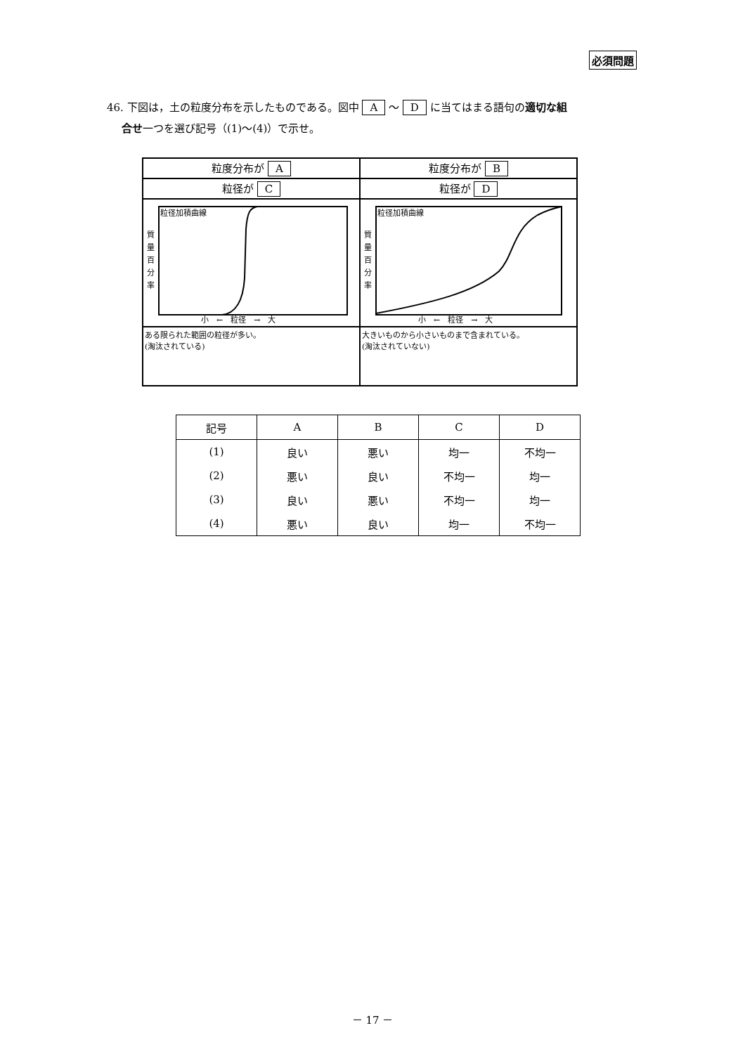必須問題
46. 下図は，土の粒度分布を示したものである。図中 A ～ D に当てはまる語句の適切な組
合せ一つを選び記号（(1)～(4)）で示せ。
| 粒度分布が A | 粒度分布が B |
| 粒径が C | 粒径が D |
| 粒径加積曲線 質 量 百 分 率 小 ← 粒径 → 大 | 粒径加積曲線 質 量 百 分 率 小 ← 粒径 → 大 |
| ある限られた範囲の粒径が多い。 (淘汰されている) | 大きいものから小さいものまで含まれている。 (淘汰されていない) |
| 記号 | A | B | C | D |
| --- | --- | --- | --- | --- |
| (1) | 良い | 悪い | 均一 | 不均一 |
| (2) | 悪い | 良い | 不均一 | 均一 |
| (3) | 良い | 悪い | 不均一 | 均一 |
| (4) | 悪い | 良い | 均一 | 不均一 |
－ 17 －